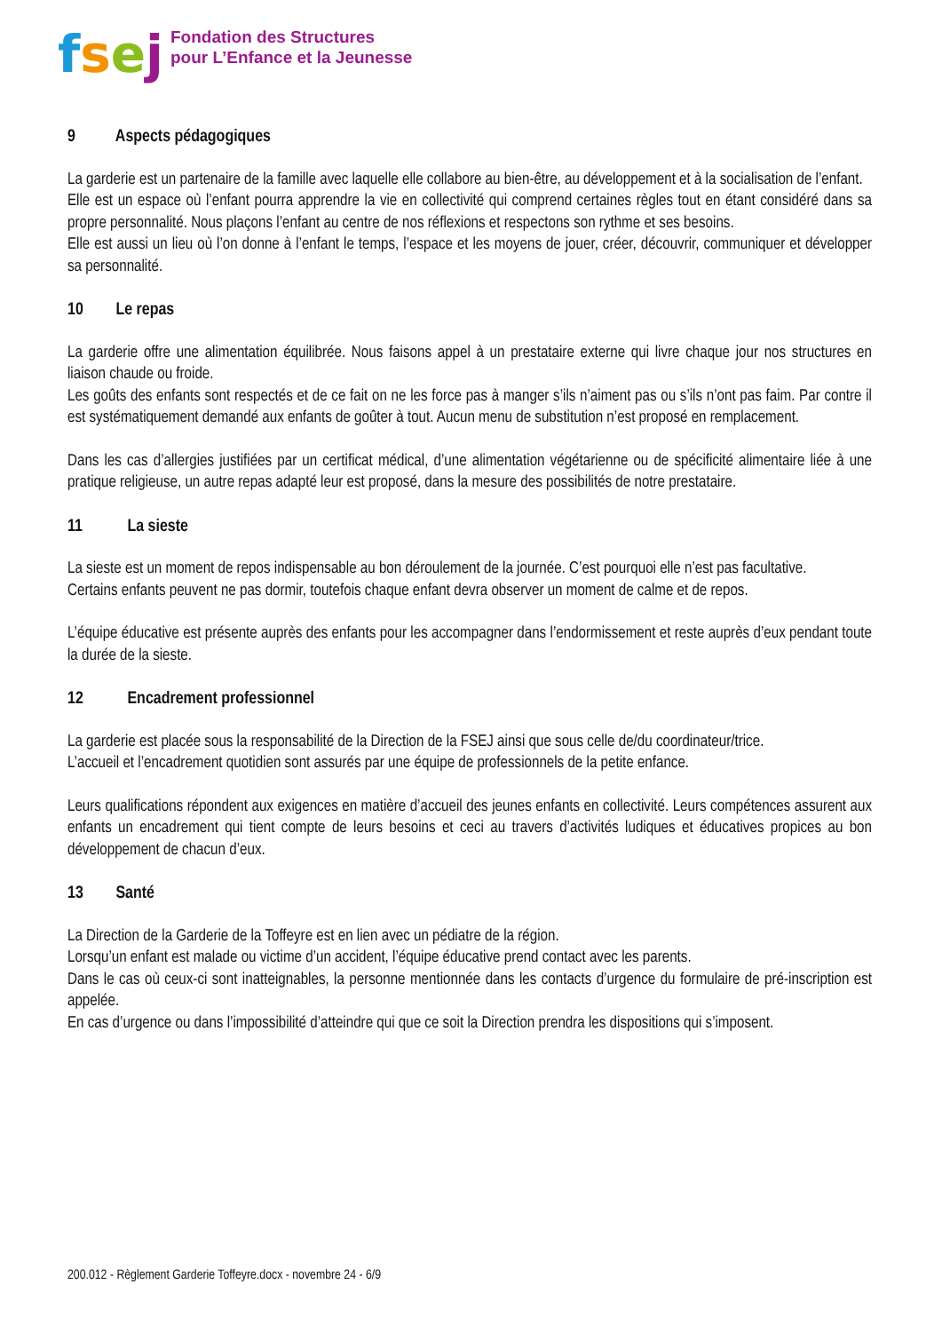fsej
Fondation des Structures
pour L’Enfance et la Jeunesse
9 Aspects pédagogiques
La garderie est un partenaire de la famille avec laquelle elle collabore au bien-être, au développement et à la socialisation de l’enfant.
Elle est un espace où l’enfant pourra apprendre la vie en collectivité qui comprend certaines règles tout en étant considéré dans sa propre personnalité. Nous plaçons l’enfant au centre de nos réflexions et respectons son rythme et ses besoins.
Elle est aussi un lieu où l’on donne à l’enfant le temps, l’espace et les moyens de jouer, créer, découvrir, communiquer et développer sa personnalité.
10 Le repas
La garderie offre une alimentation équilibrée. Nous faisons appel à un prestataire externe qui livre chaque jour nos structures en liaison chaude ou froide.
Les goûts des enfants sont respectés et de ce fait on ne les force pas à manger s’ils n’aiment pas ou s’ils n’ont pas faim. Par contre il est systématiquement demandé aux enfants de goûter à tout. Aucun menu de substitution n’est proposé en remplacement.
Dans les cas d’allergies justifiées par un certificat médical, d’une alimentation végétarienne ou de spécificité alimentaire liée à une pratique religieuse, un autre repas adapté leur est proposé, dans la mesure des possibilités de notre prestataire.
11 La sieste
La sieste est un moment de repos indispensable au bon déroulement de la journée. C’est pourquoi elle n’est pas facultative.
Certains enfants peuvent ne pas dormir, toutefois chaque enfant devra observer un moment de calme et de repos.
L’équipe éducative est présente auprès des enfants pour les accompagner dans l’endormissement et reste auprès d’eux pendant toute la durée de la sieste.
12 Encadrement professionnel
La garderie est placée sous la responsabilité de la Direction de la FSEJ ainsi que sous celle de/du coordinateur/trice.
L’accueil et l’encadrement quotidien sont assurés par une équipe de professionnels de la petite enfance.
Leurs qualifications répondent aux exigences en matière d’accueil des jeunes enfants en collectivité. Leurs compétences assurent aux enfants un encadrement qui tient compte de leurs besoins et ceci au travers d’activités ludiques et éducatives propices au bon développement de chacun d’eux.
13 Santé
La Direction de la Garderie de la Toffeyre est en lien avec un pédiatre de la région.
Lorsqu’un enfant est malade ou victime d’un accident, l’équipe éducative prend contact avec les parents.
Dans le cas où ceux-ci sont inatteignables, la personne mentionnée dans les contacts d’urgence du formulaire de pré-inscription est appelée.
En cas d’urgence ou dans l’impossibilité d’atteindre qui que ce soit la Direction prendra les dispositions qui s’imposent.
200.012 - Règlement Garderie Toffeyre.docx - novembre 24 - 6/9